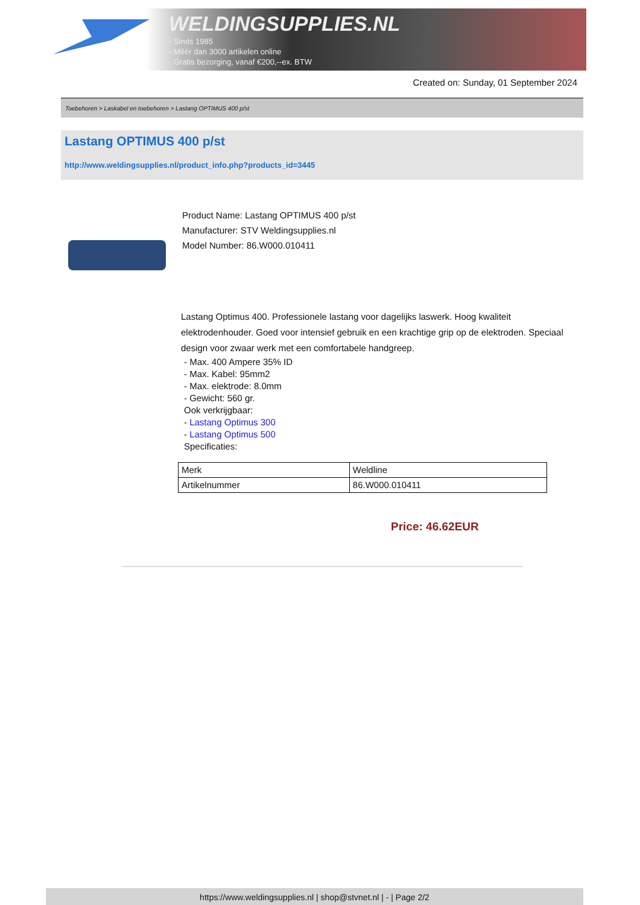WELDINGSUPPLIES.NL
- Sinds 1985
- Méér dan 3000 artikelen online
- Gratis bezorging, vanaf €200,--ex. BTW
Created on: Sunday, 01 September 2024
Toebehoren > Laskabel en toebehoren > Lastang OPTIMUS 400 p/st
Lastang OPTIMUS 400 p/st
http://www.weldingsupplies.nl/product_info.php?products_id=3445
Product Name: Lastang OPTIMUS 400 p/st
Manufacturer: STV Weldingsupplies.nl
Model Number: 86.W000.010411
Lastang Optimus 400. Professionele lastang voor dagelijks laswerk. Hoog kwaliteit elektrodenhouder. Goed voor intensief gebruik en een krachtige grip op de elektroden. Speciaal design voor zwaar werk met een comfortabele handgreep.
- Max. 400 Ampere 35% ID
- Max. Kabel: 95mm2
- Max. elektrode: 8.0mm
- Gewicht: 560 gr.
Ook verkrijgbaar:
- Lastang Optimus 300
- Lastang Optimus 500
Specificaties:
| Merk | Weldline |
| Artikelnummer | 86.W000.010411 |
Price: 46.62EUR
https://www.weldingsupplies.nl | shop@stvnet.nl | - | Page 2/2